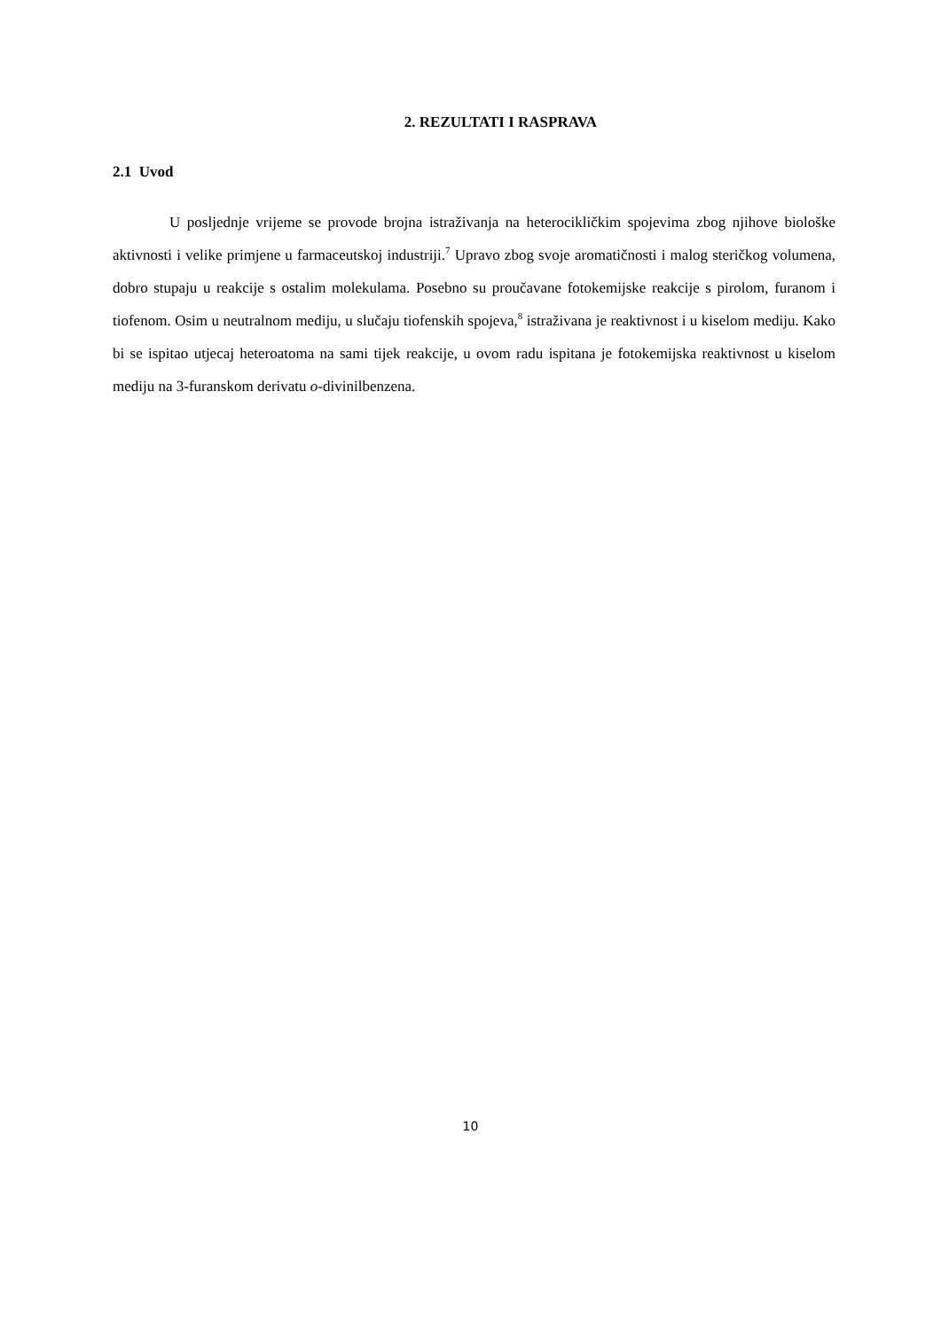2. REZULTATI I RASPRAVA
2.1 Uvod
U posljednje vrijeme se provode brojna istraživanja na heterocikličkim spojevima zbog njihove biološke aktivnosti i velike primjene u farmaceutskoj industriji.<sup>7</sup> Upravo zbog svoje aromatičnosti i malog steričkog volumena, dobro stupaju u reakcije s ostalim molekulama. Posebno su proučavane fotokemijske reakcije s pirolom, furanom i tiofenom. Osim u neutralnom mediju, u slučaju tiofenskih spojeva,<sup>8</sup> istraživana je reaktivnost i u kiselom mediju. Kako bi se ispitao utjecaj heteroatoma na sami tijek reakcije, u ovom radu ispitana je fotokemijska reaktivnost u kiselom mediju na 3-furanskom derivatu o-divinilbenzena.
10